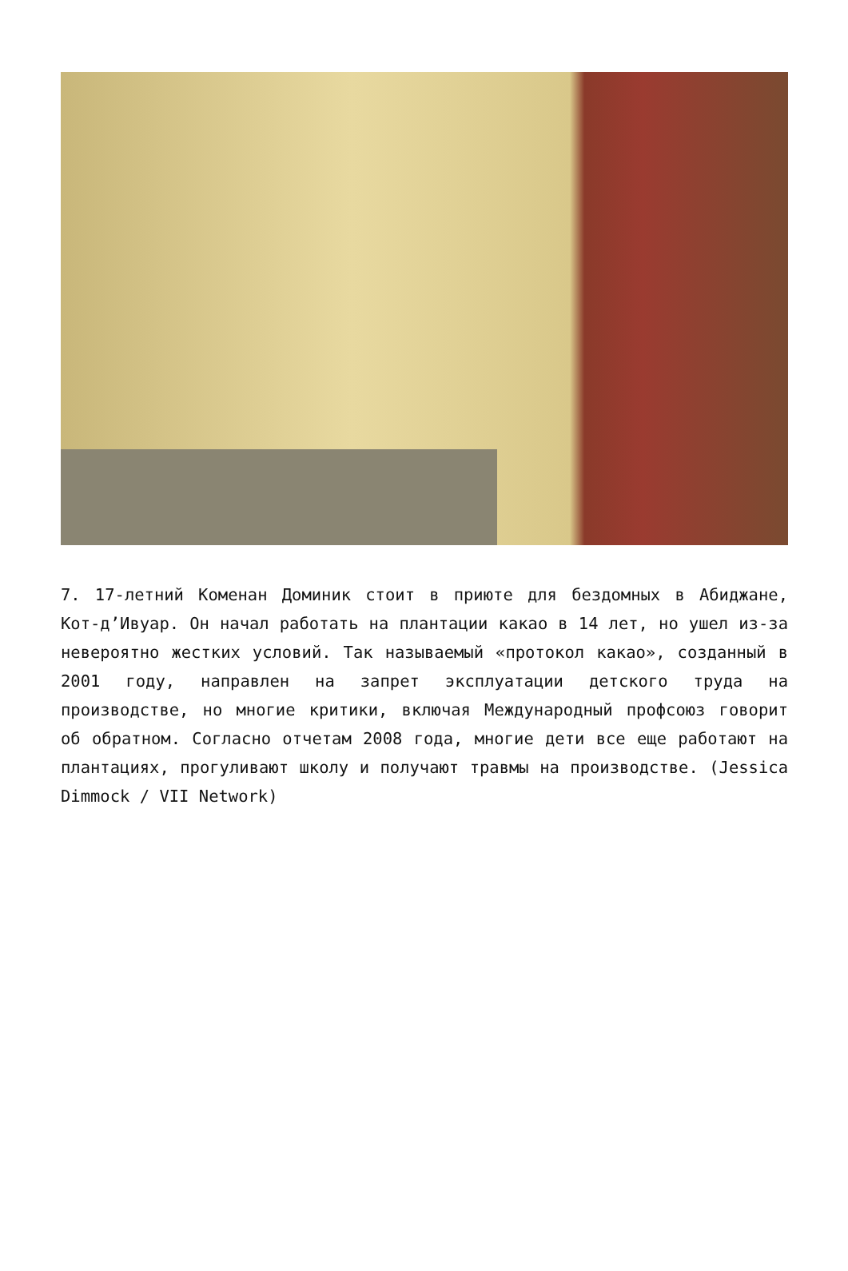7. 17-летний Коменан Доминик стоит в приюте для бездомных в Абиджане, Кот-д’Ивуар. Он начал работать на плантации какао в 14 лет, но ушел из-за невероятно жестких условий. Так называемый «протокол какао», созданный в 2001 году, направлен на запрет эксплуатации детского труда на производстве, но многие критики, включая Международный профсоюз говорит об обратном. Согласно отчетам 2008 года, многие дети все еще работают на плантациях, прогуливают школу и получают травмы на производстве. (Jessica Dimmock / VII Network)